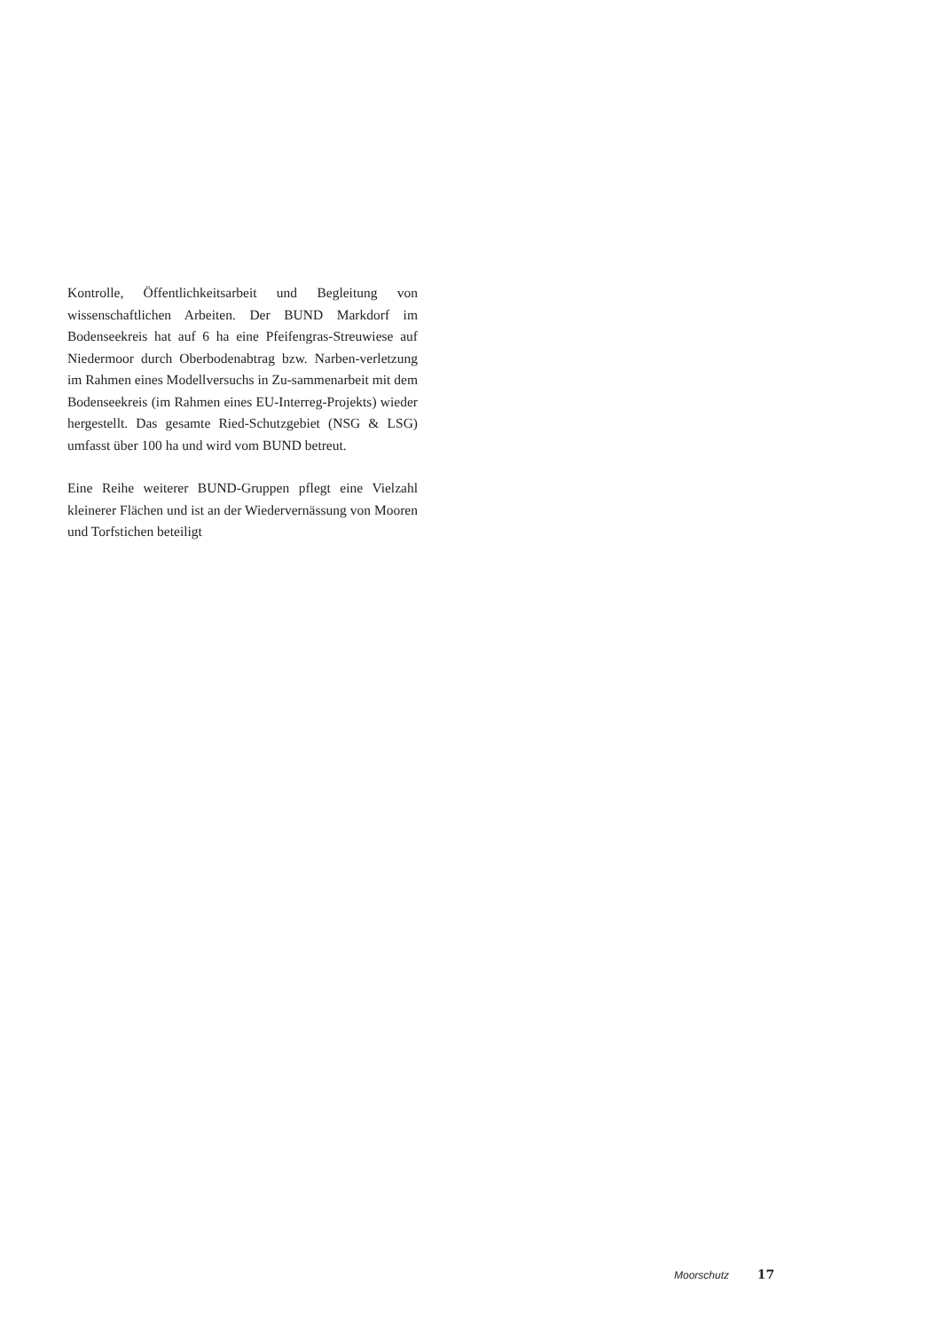Kontrolle, Öffentlichkeitsarbeit und Begleitung von wissenschaftlichen Arbeiten. Der BUND Markdorf im Bodenseekreis hat auf 6 ha eine Pfeifengras-Streuwiese auf Niedermoor durch Oberbodenabtrag bzw. Narben-verletzung im Rahmen eines Modellversuchs in Zu-sammenarbeit mit dem Bodenseekreis (im Rahmen eines EU-Interreg-Projekts) wieder hergestellt. Das gesamte Ried-Schutzgebiet (NSG & LSG) umfasst über 100 ha und wird vom BUND betreut.
Eine Reihe weiterer BUND-Gruppen pflegt eine Vielzahl kleinerer Flächen und ist an der Wiedervernässung von Mooren und Torfstichen beteiligt
Moorschutz 17